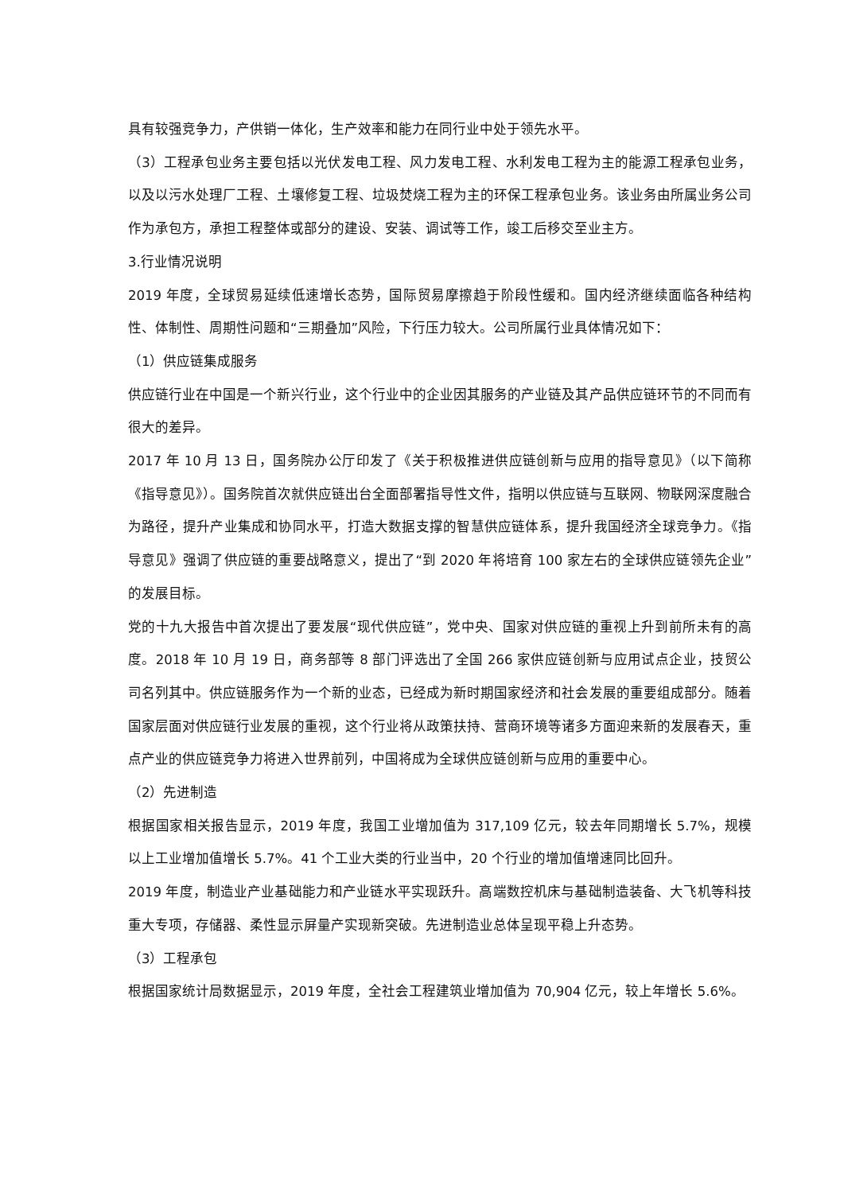具有较强竞争力，产供销一体化，生产效率和能力在同行业中处于领先水平。
（3）工程承包业务主要包括以光伏发电工程、风力发电工程、水利发电工程为主的能源工程承包业务，以及以污水处理厂工程、土壤修复工程、垃圾焚烧工程为主的环保工程承包业务。该业务由所属业务公司作为承包方，承担工程整体或部分的建设、安装、调试等工作，竣工后移交至业主方。
3.行业情况说明
2019 年度，全球贸易延续低速增长态势，国际贸易摩擦趋于阶段性缓和。国内经济继续面临各种结构性、体制性、周期性问题和“三期叠加”风险，下行压力较大。公司所属行业具体情况如下：
（1）供应链集成服务
供应链行业在中国是一个新兴行业，这个行业中的企业因其服务的产业链及其产品供应链环节的不同而有很大的差异。
2017 年 10 月 13 日，国务院办公厅印发了《关于积极推进供应链创新与应用的指导意见》（以下简称《指导意见》）。国务院首次就供应链出台全面部署指导性文件，指明以供应链与互联网、物联网深度融合为路径，提升产业集成和协同水平，打造大数据支撑的智慧供应链体系，提升我国经济全球竞争力。《指导意见》强调了供应链的重要战略意义，提出了“到 2020 年将培育 100 家左右的全球供应链领先企业”的发展目标。
党的十九大报告中首次提出了要发展“现代供应链”，党中央、国家对供应链的重视上升到前所未有的高度。2018 年 10 月 19 日，商务部等 8 部门评选出了全国 266 家供应链创新与应用试点企业，技贸公司名列其中。供应链服务作为一个新的业态，已经成为新时期国家经济和社会发展的重要组成部分。随着国家层面对供应链行业发展的重视，这个行业将从政策扶持、营商环境等诸多方面迎来新的发展春天，重点产业的供应链竞争力将进入世界前列，中国将成为全球供应链创新与应用的重要中心。
（2）先进制造
根据国家相关报告显示，2019 年度，我国工业增加值为 317,109 亿元，较去年同期增长 5.7%，规模以上工业增加值增长 5.7%。41 个工业大类的行业当中，20 个行业的增加值增速同比回升。
2019 年度，制造业产业基础能力和产业链水平实现跃升。高端数控机床与基础制造装备、大飞机等科技重大专项，存储器、柔性显示屏量产实现新突破。先进制造业总体呈现平稳上升态势。
（3）工程承包
根据国家统计局数据显示，2019 年度，全社会工程建筑业增加值为 70,904 亿元，较上年增长 5.6%。